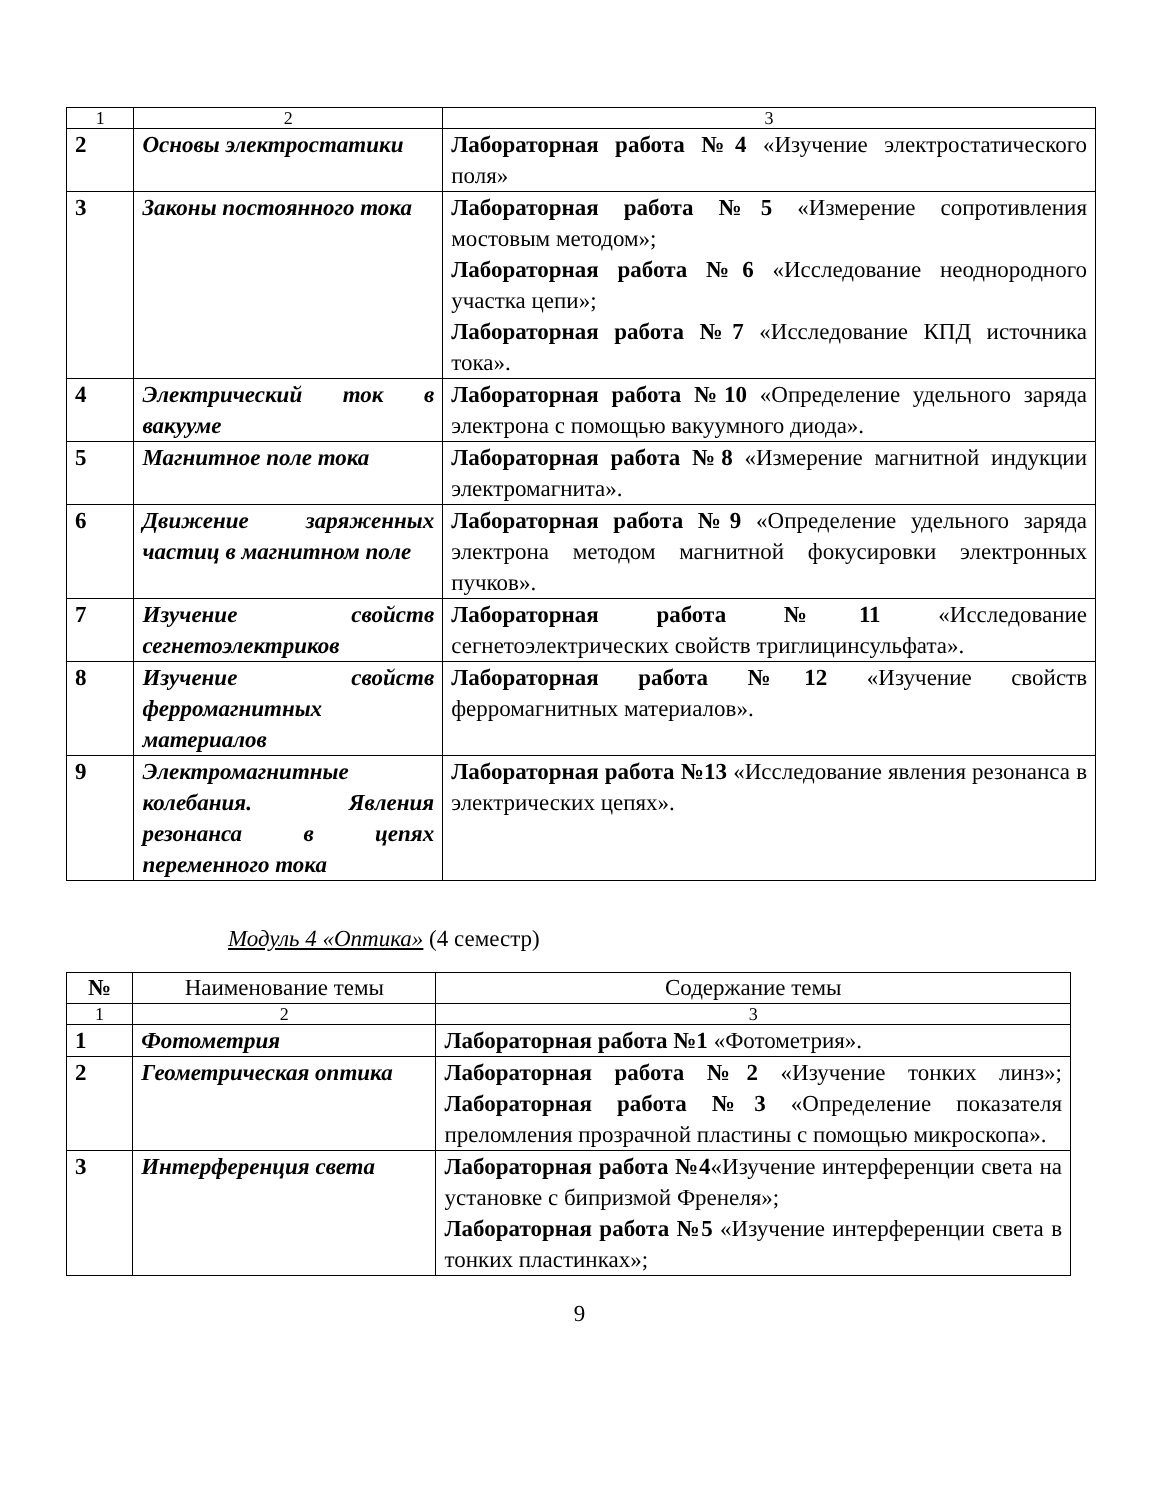| 1 | 2 | 3 |
| 2 | Основы электростатики | Лабораторная работа №4 «Изучение электростатического поля» |
| 3 | Законы постоянного тока | Лабораторная работа №5 «Измерение сопротивления мостовым методом»; Лабораторная работа №6 «Исследование неоднородного участка цепи»; Лабораторная работа №7 «Исследование КПД источника тока». |
| 4 | Электрический ток в вакууме | Лабораторная работа №10 «Определение удельного заряда электрона с помощью вакуумного диода». |
| 5 | Магнитное поле тока | Лабораторная работа №8 «Измерение магнитной индукции электромагнита». |
| 6 | Движение заряженных частиц в магнитном поле | Лабораторная работа №9 «Определение удельного заряда электрона методом магнитной фокусировки электронных пучков». |
| 7 | Изучение свойств сегнетоэлектриков | Лабораторная работа №11 «Исследование сегнетоэлектрических свойств триглицинсульфата». |
| 8 | Изучение свойств ферромагнитных материалов | Лабораторная работа №12 «Изучение свойств ферромагнитных материалов». |
| 9 | Электромагнитные колебания. Явления резонанса в цепях переменного тока | Лабораторная работа №13 «Исследование явления резонанса в электрических цепях». |
Модуль 4 «Оптика» (4 семестр)
| № | Наименование темы | Содержание темы |
| --- | --- | --- |
| 1 | 2 | 3 |
| 1 | Фотометрия | Лабораторная работа №1 «Фотометрия». |
| 2 | Геометрическая оптика | Лабораторная работа №2 «Изучение тонких линз»; Лабораторная работа №3 «Определение показателя преломления прозрачной пластины с помощью микроскопа». |
| 3 | Интерференция света | Лабораторная работа №4 «Изучение интерференции света на установке с бипризмой Френеля»; Лабораторная работа №5 «Изучение интерференции света в тонких пластинках»; |
9